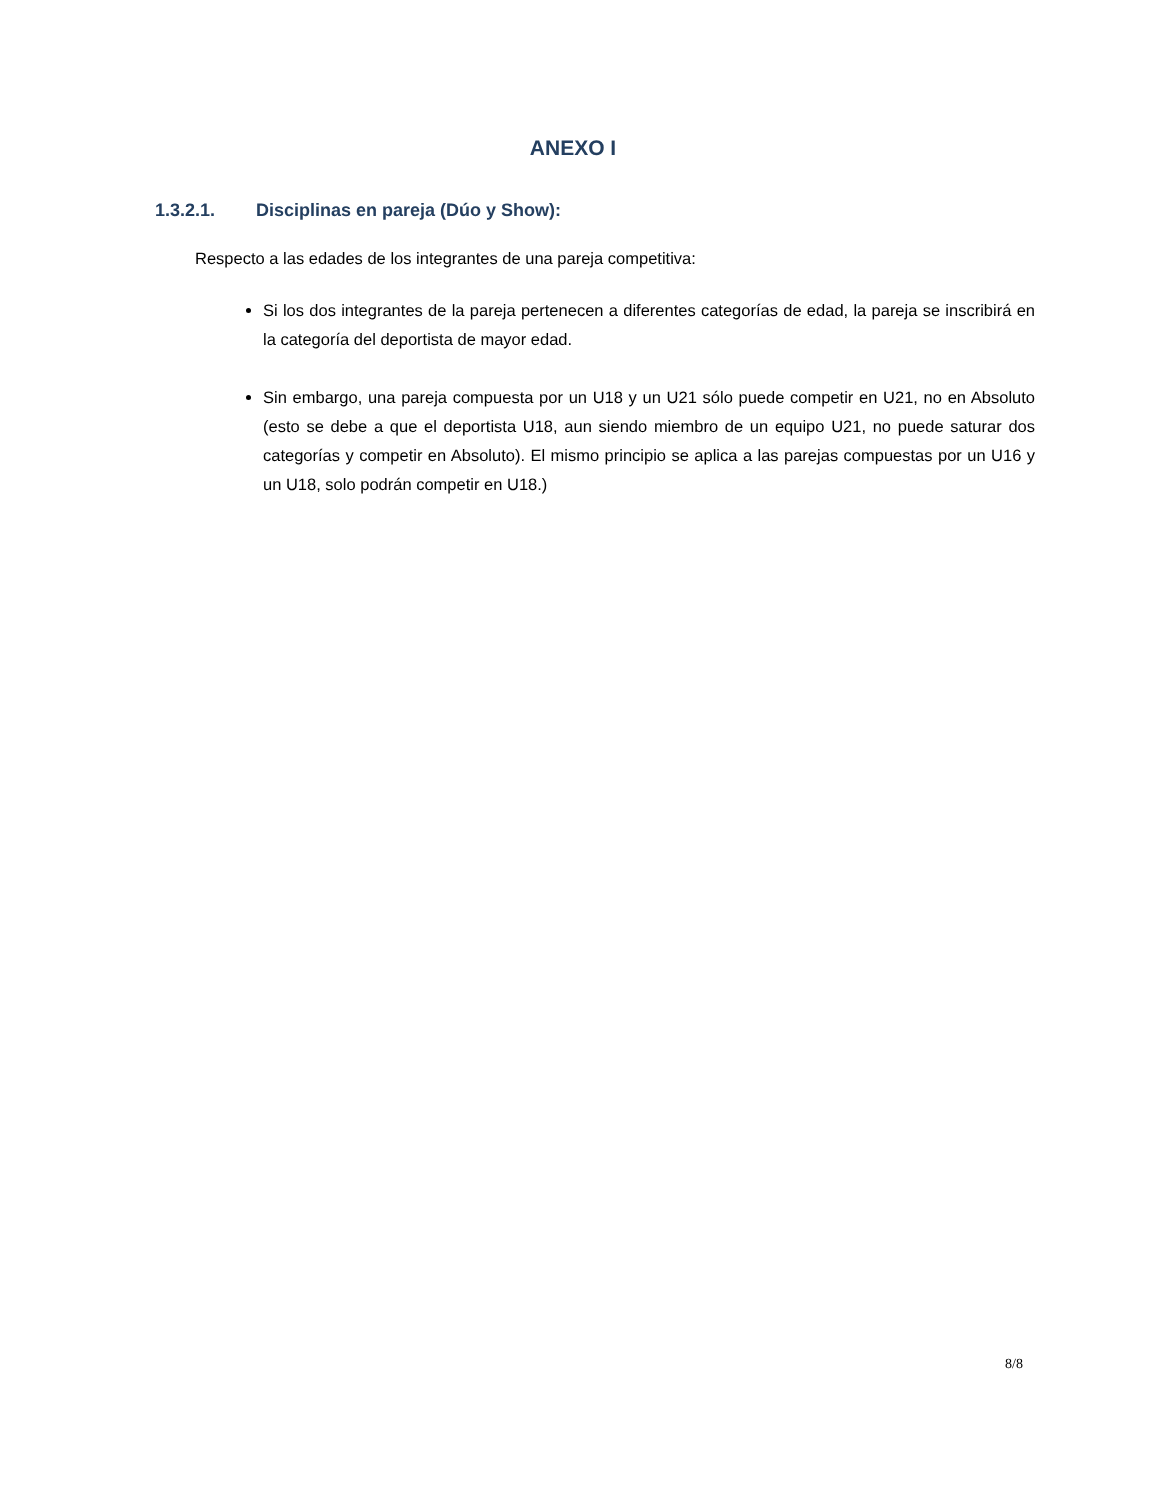ANEXO I
1.3.2.1. Disciplinas en pareja (Dúo y Show):
Respecto a las edades de los integrantes de una pareja competitiva:
Si los dos integrantes de la pareja pertenecen a diferentes categorías de edad, la pareja se inscribirá en la categoría del deportista de mayor edad.
Sin embargo, una pareja compuesta por un U18 y un U21 sólo puede competir en U21, no en Absoluto (esto se debe a que el deportista U18, aun siendo miembro de un equipo U21, no puede saturar dos categorías y competir en Absoluto). El mismo principio se aplica a las parejas compuestas por un U16 y un U18, solo podrán competir en U18.)
8/8